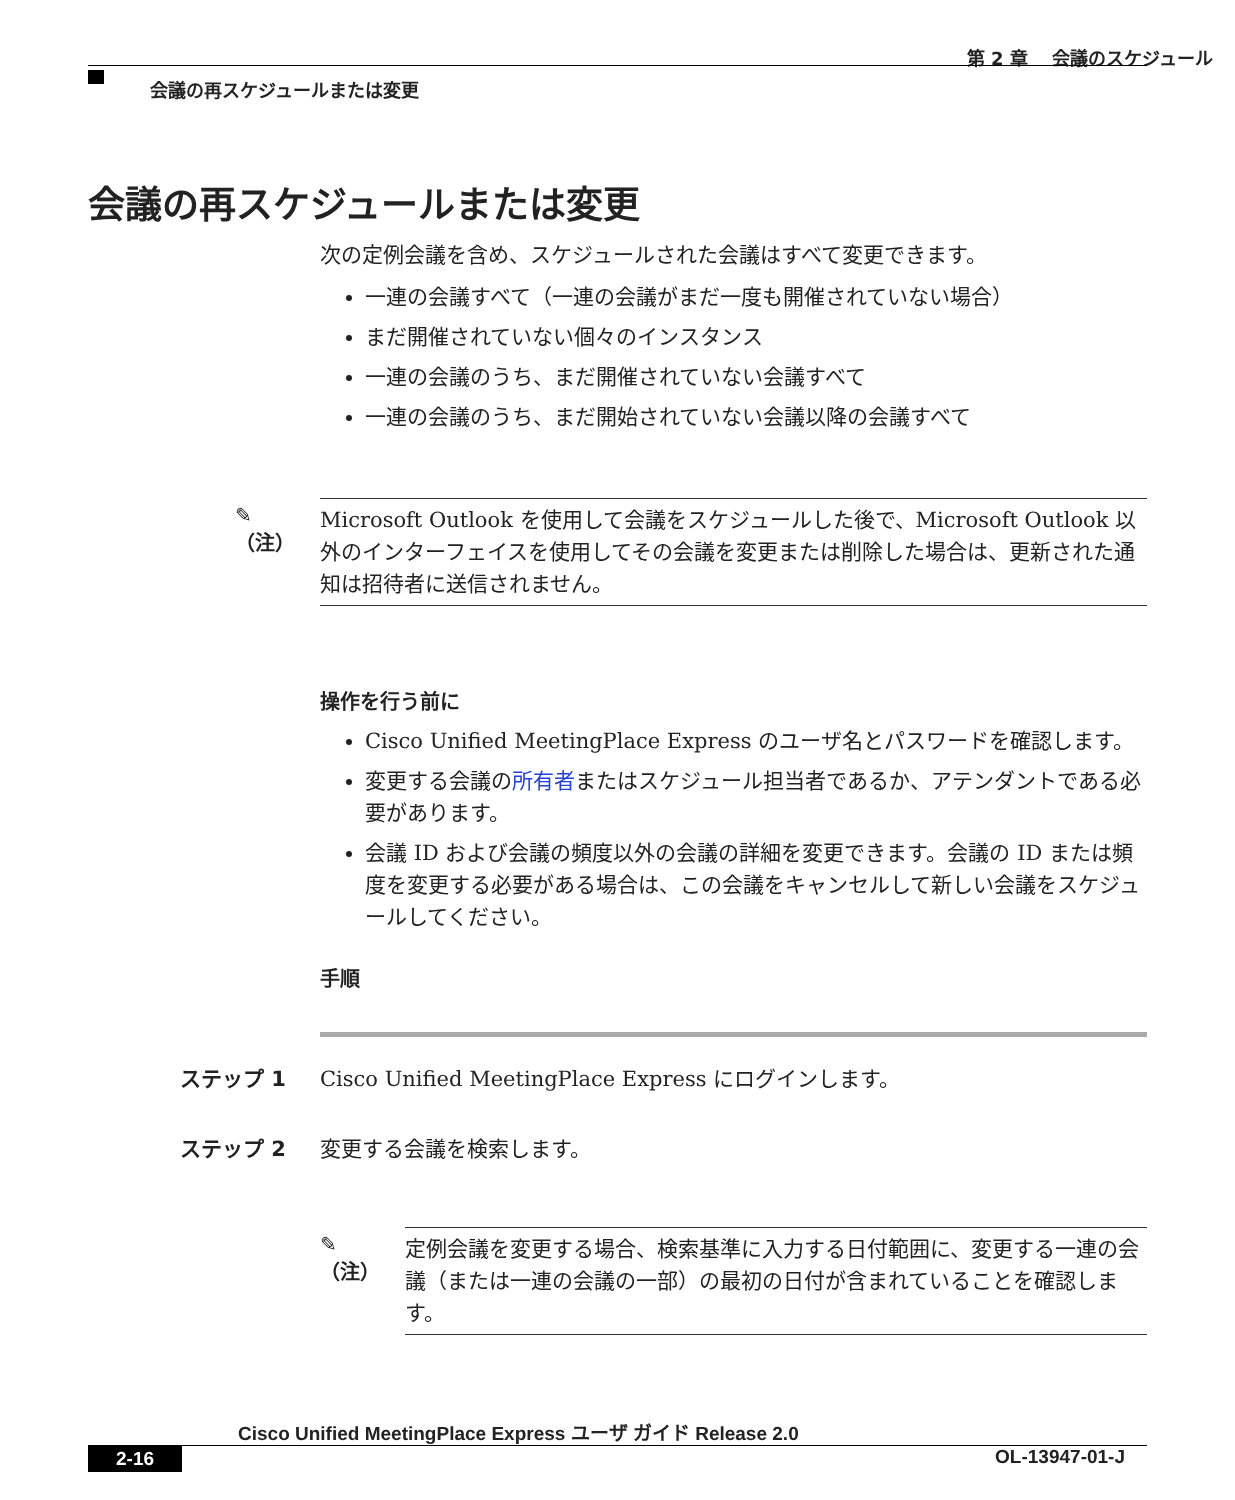第 2 章　 会議のスケジュール
会議の再スケジュールまたは変更
会議の再スケジュールまたは変更
次の定例会議を含め、スケジュールされた会議はすべて変更できます。
一連の会議すべて（一連の会議がまだ一度も開催されていない場合）
まだ開催されていない個々のインスタンス
一連の会議のうち、まだ開催されていない会議すべて
一連の会議のうち、まだ開始されていない会議以降の会議すべて
✎
（注）
Microsoft Outlook を使用して会議をスケジュールした後で、Microsoft Outlook 以外のインターフェイスを使用してその会議を変更または削除した場合は、更新された通知は招待者に送信されません。
操作を行う前に
Cisco Unified MeetingPlace Express のユーザ名とパスワードを確認します。
変更する会議の所有者またはスケジュール担当者であるか、アテンダントである必要があります。
会議 ID および会議の頻度以外の会議の詳細を変更できます。会議の ID または頻度を変更する必要がある場合は、この会議をキャンセルして新しい会議をスケジュールしてください。
手順
ステップ 1 Cisco Unified MeetingPlace Express にログインします。
ステップ 2 変更する会議を検索します。
✎
（注）
定例会議を変更する場合、検索基準に入力する日付範囲に、変更する一連の会議（または一連の会議の一部）の最初の日付が含まれていることを確認します。
Cisco Unified MeetingPlace Express ユーザ ガイド Release 2.0
2-16 OL-13947-01-J